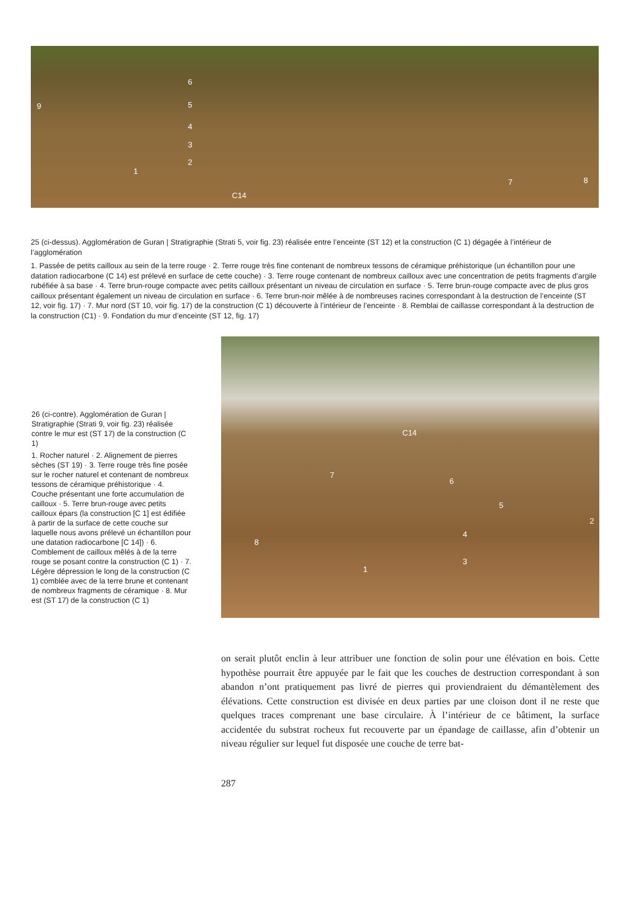6
9 5
4
3
2
1
C14
7 8
25 (ci-dessus). Agglomération de Guran | Stratigraphie (Strati 5, voir fig. 23) réalisée entre l’enceinte (ST 12) et la construction (C 1) dégagée à l’intérieur de l’agglomération
1. Passée de petits cailloux au sein de la terre rouge · 2. Terre rouge très fine contenant de nombreux tessons de céramique préhistorique (un échantillon pour une datation radiocarbone (C 14) est prélevé en surface de cette couche) · 3. Terre rouge contenant de nombreux cailloux avec une concentration de petits fragments d’argile rubéfiée à sa base · 4. Terre brun-rouge compacte avec petits cailloux présentant un niveau de circulation en surface · 5. Terre brun-rouge compacte avec de plus gros cailloux présentant également un niveau de circulation en surface · 6. Terre brun-noir mêlée à de nombreuses racines correspondant à la destruction de l’enceinte (ST 12, voir fig. 17) · 7. Mur nord (ST 10, voir fig. 17) de la construction (C 1) découverte à l’intérieur de l’enceinte · 8. Remblai de caillasse correspondant à la destruction de la construction (C1) · 9. Fondation du mur d’enceinte (ST 12, fig. 17)
26 (ci-contre). Agglomération de Guran | Stratigraphie (Strati 9, voir fig. 23) réalisée contre le mur est (ST 17) de la construction (C 1)
1. Rocher naturel · 2. Alignement de pierres sèches (ST 19) · 3. Terre rouge très fine posée sur le rocher naturel et contenant de nombreux tessons de céramique préhistorique · 4. Couche présentant une forte accumulation de cailloux · 5. Terre brun-rouge avec petits cailloux épars (la construction [C 1] est édifiée à partir de la surface de cette couche sur laquelle nous avons prélevé un échantillon pour une datation radiocarbone [C 14]) · 6. Comblement de cailloux mêlés à de la terre rouge se posant contre la construction (C 1) · 7. Légère dépression le long de la construction (C 1) comblée avec de la terre brune et contenant de nombreux fragments de céramique · 8. Mur est (ST 17) de la construction (C 1)
C14
7
6
5
2
4
8
3
1
on serait plutôt enclin à leur attribuer une fonction de solin pour une élévation en bois. Cette hypothèse pourrait être appuyée par le fait que les couches de destruction correspondant à son abandon n’ont pratiquement pas livré de pierres qui proviendraient du démantèlement des élévations. Cette construction est divisée en deux parties par une cloison dont il ne reste que quelques traces comprenant une base circulaire. À l’intérieur de ce bâtiment, la surface accidentée du substrat rocheux fut recouverte par un épandage de caillasse, afin d’obtenir un niveau régulier sur lequel fut disposée une couche de terre bat-
287